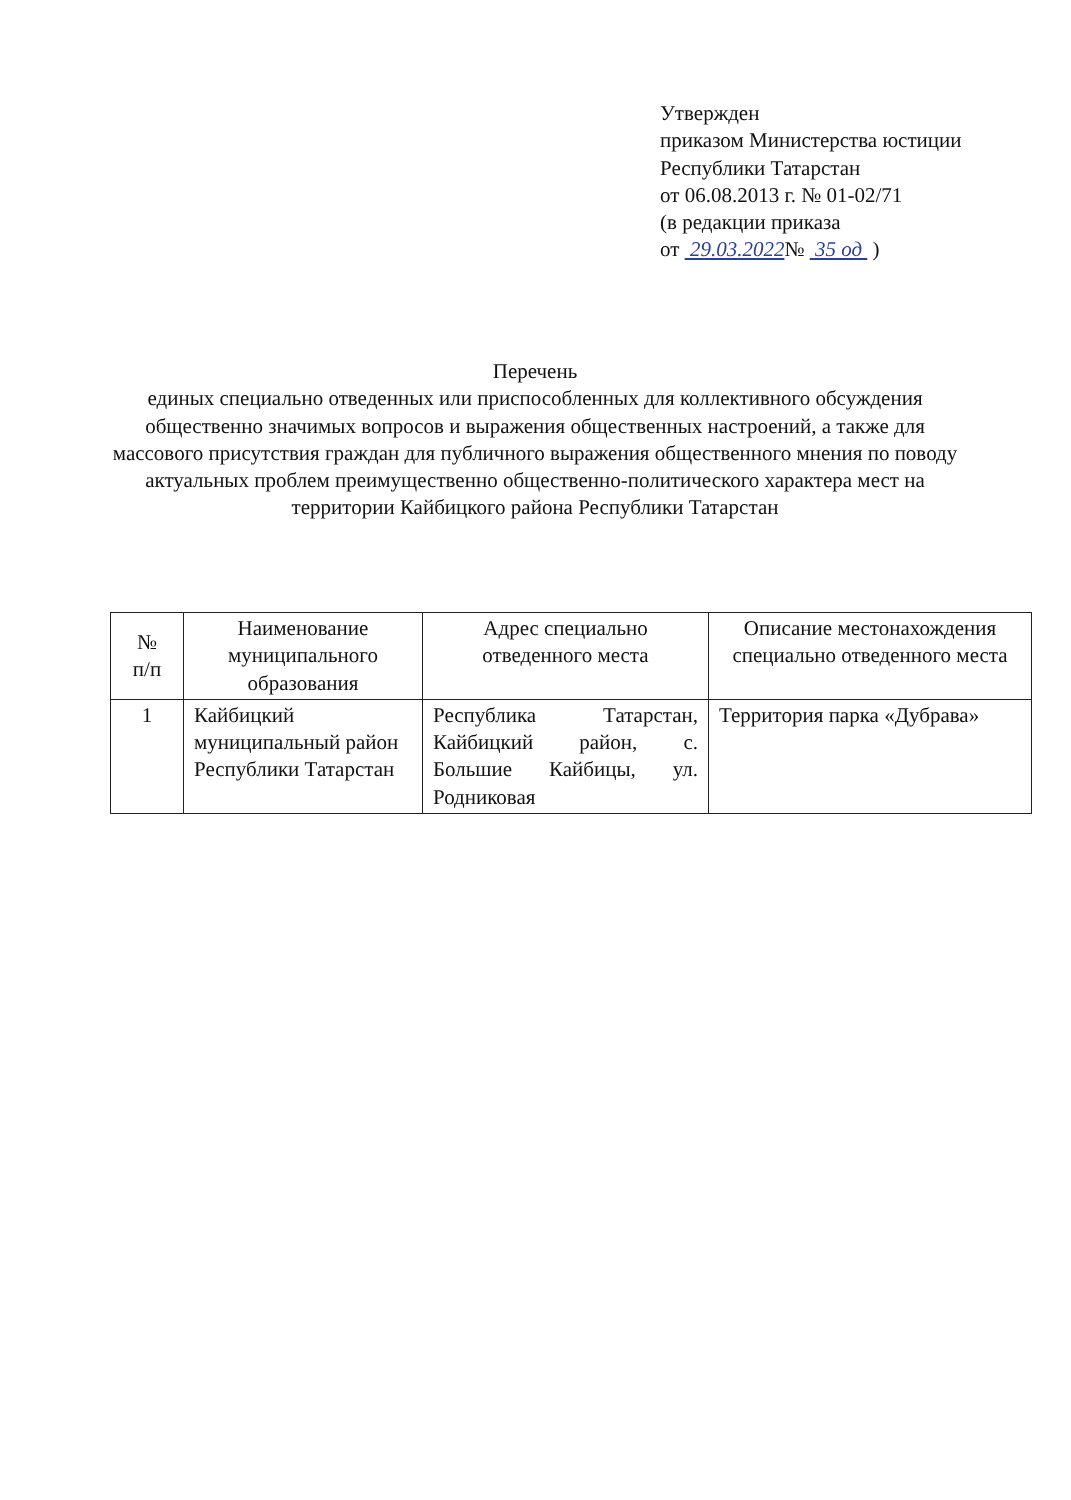Утвержден
приказом Министерства юстиции
Республики Татарстан
от 06.08.2013 г. № 01-02/71
(в редакции приказа
от 29.03.2022№ 35 од )
Перечень
единых специально отведенных или приспособленных для коллективного обсуждения общественно значимых вопросов и выражения общественных настроений, а также для массового присутствия граждан для публичного выражения общественного мнения по поводу актуальных проблем преимущественно общественно-политического характера мест на территории Кайбицкого района Республики Татарстан
| № п/п | Наименование муниципального образования | Адрес специально отведенного места | Описание местонахождения специально отведенного места |
| --- | --- | --- | --- |
| 1 | Кайбицкий муниципальный район Республики Татарстан | Республика Татарстан, Кайбицкий район, с. Большие Кайбицы, ул. Родниковая | Территория парка «Дубрава» |